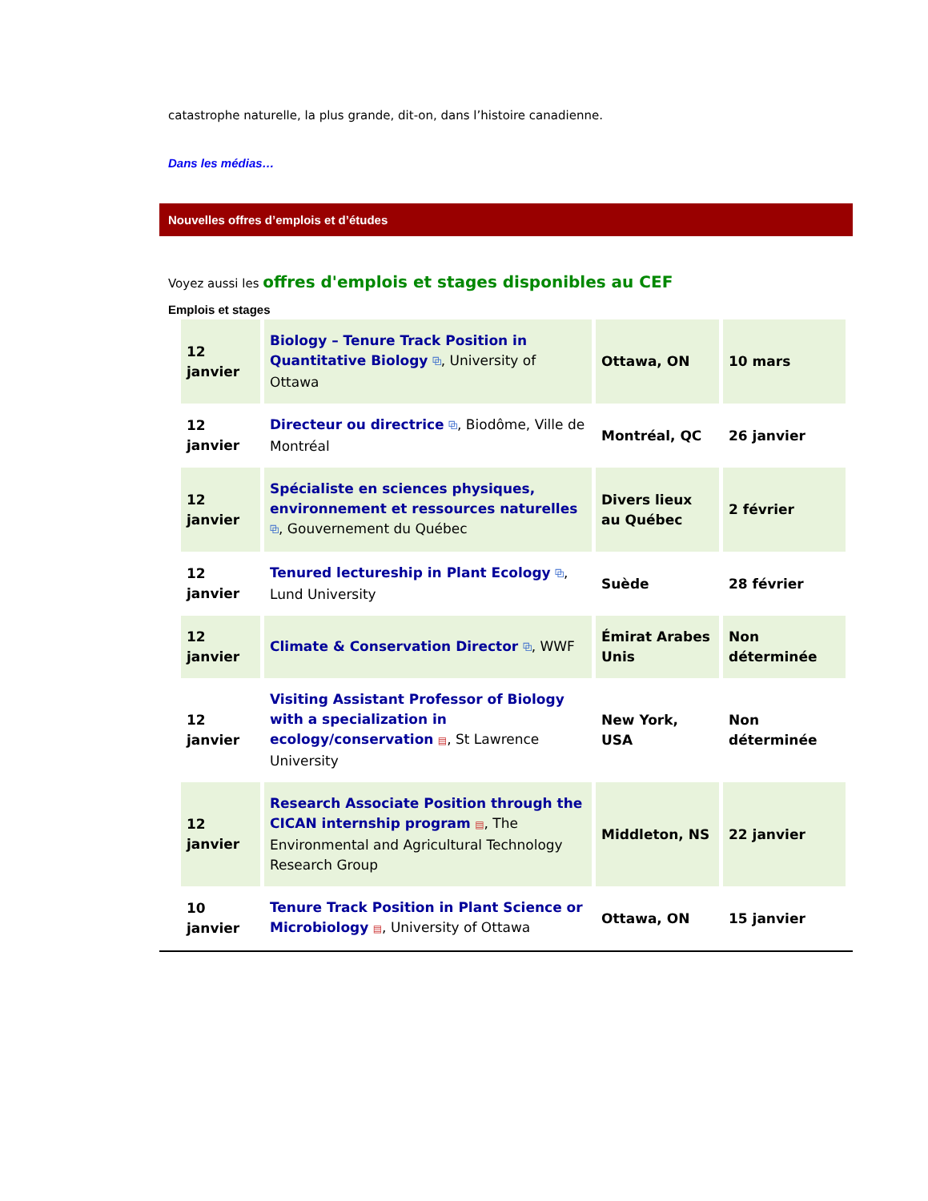catastrophe naturelle, la plus grande, dit-on, dans l’histoire canadienne.
Dans les médias…
Nouvelles offres d’emplois et d’études
Voyez aussi les offres d'emplois et stages disponibles au CEF
Emplois et stages
| 12 janvier | Biology – Tenure Track Position in Quantitative Biology ⧉ , University of Ottawa | Ottawa, ON | 10 mars |
| 12 janvier | Directeur ou directrice ⧉ , Biodôme, Ville de Montréal | Montréal, QC | 26 janvier |
| 12 janvier | Spécialiste en sciences physiques, environnement et ressources naturelles ⧉ , Gouvernement du Québec | Divers lieux au Québec | 2 février |
| 12 janvier | Tenured lectureship in Plant Ecology ⧉ , Lund University | Suède | 28 février |
| 12 janvier | Climate & Conservation Director ⧉ , WWF | Émirat Arabes Unis | Non déterminée |
| 12 janvier | Visiting Assistant Professor of Biology with a specialization in ecology/conservation ▤ , St Lawrence University | New York, USA | Non déterminée |
| 12 janvier | Research Associate Position through the CICAN internship program ▤ , The Environmental and Agricultural Technology Research Group | Middleton, NS | 22 janvier |
| 10 janvier | Tenure Track Position in Plant Science or Microbiology ▤ , University of Ottawa | Ottawa, ON | 15 janvier |